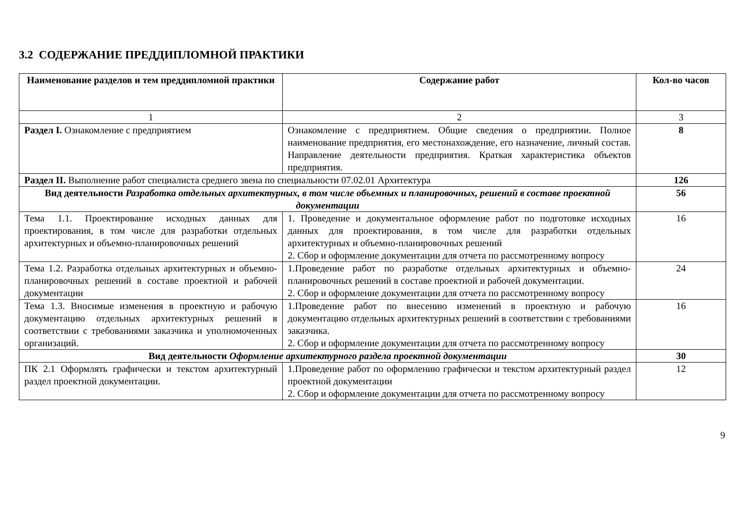3.2 СОДЕРЖАНИЕ ПРЕДДИПЛОМНОЙ ПРАКТИКИ
| Наименование разделов и тем преддипломной практики | Содержание работ | Кол-во часов |
| --- | --- | --- |
| 1 | 2 | 3 |
| Раздел I. Ознакомление с предприятием | Ознакомление с предприятием. Общие сведения о предприятии. Полное наименование предприятия, его местонахождение, его назначение, личный состав. Направление деятельности предприятия. Краткая характеристика объектов предприятия. | 8 |
| Раздел II. Выполнение работ специалиста среднего звена по специальности 07.02.01 Архитектура | | 126 |
| Вид деятельности Разработка отдельных архитектурных, в том числе объемных и планировочных, решений в составе проектной документации | | 56 |
| Тема 1.1. Проектирование исходных данных для проектирования, в том числе для разработки отдельных архитектурных и объемно-планировочных решений | 1. Проведение и документальное оформление работ по подготовке исходных данных для проектирования, в том числе для разработки отдельных архитектурных и объемно-планировочных решений 2. Сбор и оформление документации для отчета по рассмотренному вопросу | 16 |
| Тема 1.2. Разработка отдельных архитектурных и объемно-планировочных решений в составе проектной и рабочей документации | 1.Проведение работ по разработке отдельных архитектурных и объемно-планировочных решений в составе проектной и рабочей документации. 2. Сбор и оформление документации для отчета по рассмотренному вопросу | 24 |
| Тема 1.3. Вносимые изменения в проектную и рабочую документацию отдельных архитектурных решений в соответствии с требованиями заказчика и уполномоченных организаций. | 1.Проведение работ по внесению изменений в проектную и рабочую документацию отдельных архитектурных решений в соответствии с требованиями заказчика. 2. Сбор и оформление документации для отчета по рассмотренному вопросу | 16 |
| Вид деятельности Оформление архитектурного раздела проектной документации | | 30 |
| ПК 2.1 Оформлять графически и текстом архитектурный раздел проектной документации. | 1.Проведение работ по оформлению графически и текстом архитектурный раздел проектной документации 2. Сбор и оформление документации для отчета по рассмотренному вопросу | 12 |
9